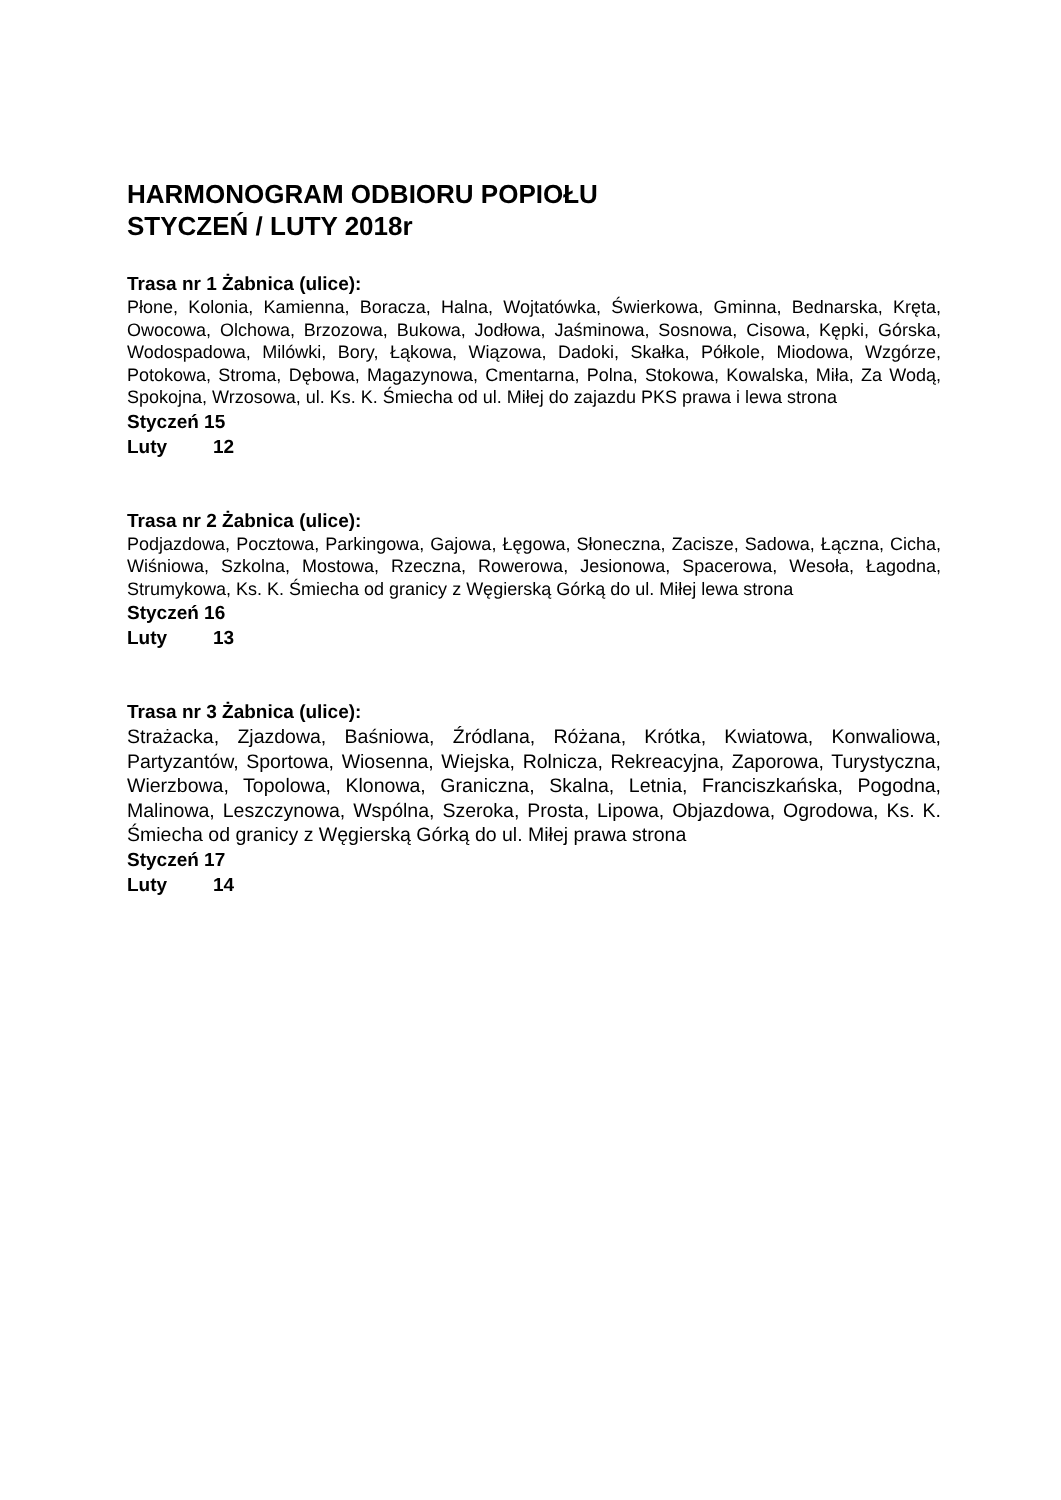HARMONOGRAM ODBIORU POPIOŁU
STYCZEŃ / LUTY 2018r
Trasa nr 1 Żabnica (ulice):
Płone, Kolonia, Kamienna, Boracza, Halna, Wojtatówka, Świerkowa, Gminna, Bednarska, Kręta, Owocowa, Olchowa, Brzozowa, Bukowa, Jodłowa, Jaśminowa, Sosnowa, Cisowa, Kępki, Górska, Wodospadowa, Milówki, Bory, Łąkowa, Wiązowa, Dadoki, Skałka, Półkole, Miodowa, Wzgórze, Potokowa, Stroma, Dębowa, Magazynowa, Cmentarna, Polna, Stokowa, Kowalska, Miła, Za Wodą, Spokojna, Wrzosowa, ul. Ks. K. Śmiecha od ul. Miłej do zajazdu PKS prawa i lewa strona
Styczeń 15
Luty 12
Trasa nr 2 Żabnica (ulice):
Podjazdowa, Pocztowa, Parkingowa, Gajowa, Łęgowa, Słoneczna, Zacisze, Sadowa, Łączna, Cicha, Wiśniowa, Szkolna, Mostowa, Rzeczna, Rowerowa, Jesionowa, Spacerowa, Wesoła, Łagodna, Strumykowa, Ks. K. Śmiecha od granicy z Węgierską Górką do ul. Miłej lewa strona
Styczeń 16
Luty 13
Trasa nr 3 Żabnica (ulice):
Strażacka, Zjazdowa, Baśniowa, Źródlana, Różana, Krótka, Kwiatowa, Konwaliowa, Partyzantów, Sportowa, Wiosenna, Wiejska, Rolnicza, Rekreacyjna, Zaporowa, Turystyczna, Wierzbowa, Topolowa, Klonowa, Graniczna, Skalna, Letnia, Franciszkańska, Pogodna, Malinowa, Leszczynowa, Wspólna, Szeroka, Prosta, Lipowa, Objazdowa, Ogrodowa, Ks. K. Śmiecha od granicy z Węgierską Górką do ul. Miłej prawa strona
Styczeń 17
Luty 14